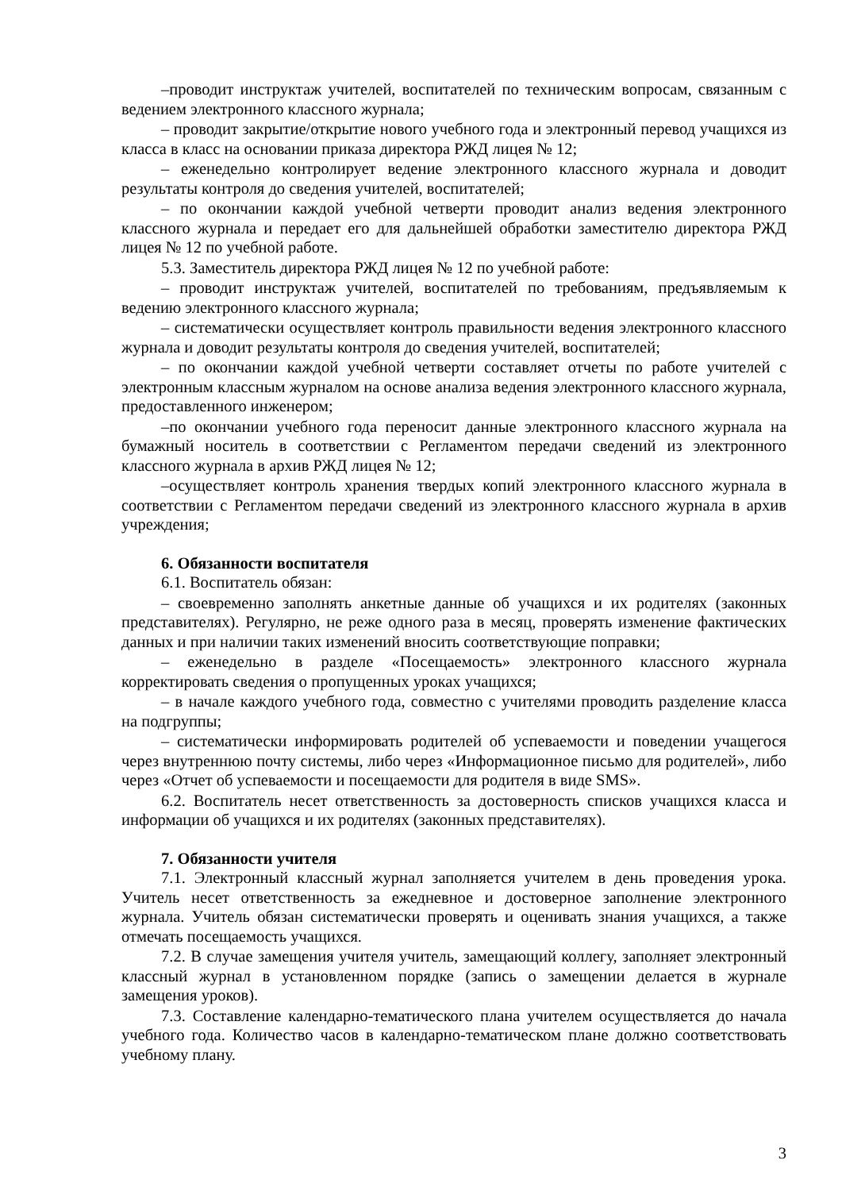–проводит инструктаж учителей, воспитателей по техническим вопросам, связанным с ведением электронного классного журнала;
– проводит закрытие/открытие нового учебного года и электронный перевод учащихся из класса в класс на основании приказа директора РЖД лицея № 12;
– еженедельно контролирует ведение электронного классного журнала и доводит результаты контроля до сведения учителей, воспитателей;
– по окончании каждой учебной четверти проводит анализ ведения электронного классного журнала и передает его для дальнейшей обработки заместителю директора РЖД лицея № 12 по учебной работе.
5.3. Заместитель директора РЖД лицея № 12 по учебной работе:
– проводит инструктаж учителей, воспитателей по требованиям, предъявляемым к ведению электронного классного журнала;
– систематически осуществляет контроль правильности ведения электронного классного журнала и доводит результаты контроля до сведения учителей, воспитателей;
– по окончании каждой учебной четверти составляет отчеты по работе учителей с электронным классным журналом на основе анализа ведения электронного классного журнала, предоставленного инженером;
–по окончании учебного года переносит данные электронного классного журнала на бумажный носитель в соответствии с Регламентом передачи сведений из электронного классного журнала в архив РЖД лицея № 12;
–осуществляет контроль хранения твердых копий электронного классного журнала в соответствии с Регламентом передачи сведений из электронного классного журнала в архив учреждения;
6. Обязанности воспитателя
6.1. Воспитатель обязан:
– своевременно заполнять анкетные данные об учащихся и их родителях (законных представителях). Регулярно, не реже одного раза в месяц, проверять изменение фактических данных и при наличии таких изменений вносить соответствующие поправки;
– еженедельно в разделе «Посещаемость» электронного классного журнала корректировать сведения о пропущенных уроках учащихся;
– в начале каждого учебного года, совместно с учителями проводить разделение класса на подгруппы;
– систематически информировать родителей об успеваемости и поведении учащегося через внутреннюю почту системы, либо через «Информационное письмо для родителей», либо через «Отчет об успеваемости и посещаемости для родителя в виде SMS».
6.2. Воспитатель несет ответственность за достоверность списков учащихся класса и информации об учащихся и их родителях (законных представителях).
7. Обязанности учителя
7.1. Электронный классный журнал заполняется учителем в день проведения урока. Учитель несет ответственность за ежедневное и достоверное заполнение электронного журнала. Учитель обязан систематически проверять и оценивать знания учащихся, а также отмечать посещаемость учащихся.
7.2. В случае замещения учителя учитель, замещающий коллегу, заполняет электронный классный журнал в установленном порядке (запись о замещении делается в журнале замещения уроков).
7.3. Составление календарно-тематического плана учителем осуществляется до начала учебного года. Количество часов в календарно-тематическом плане должно соответствовать учебному плану.
3